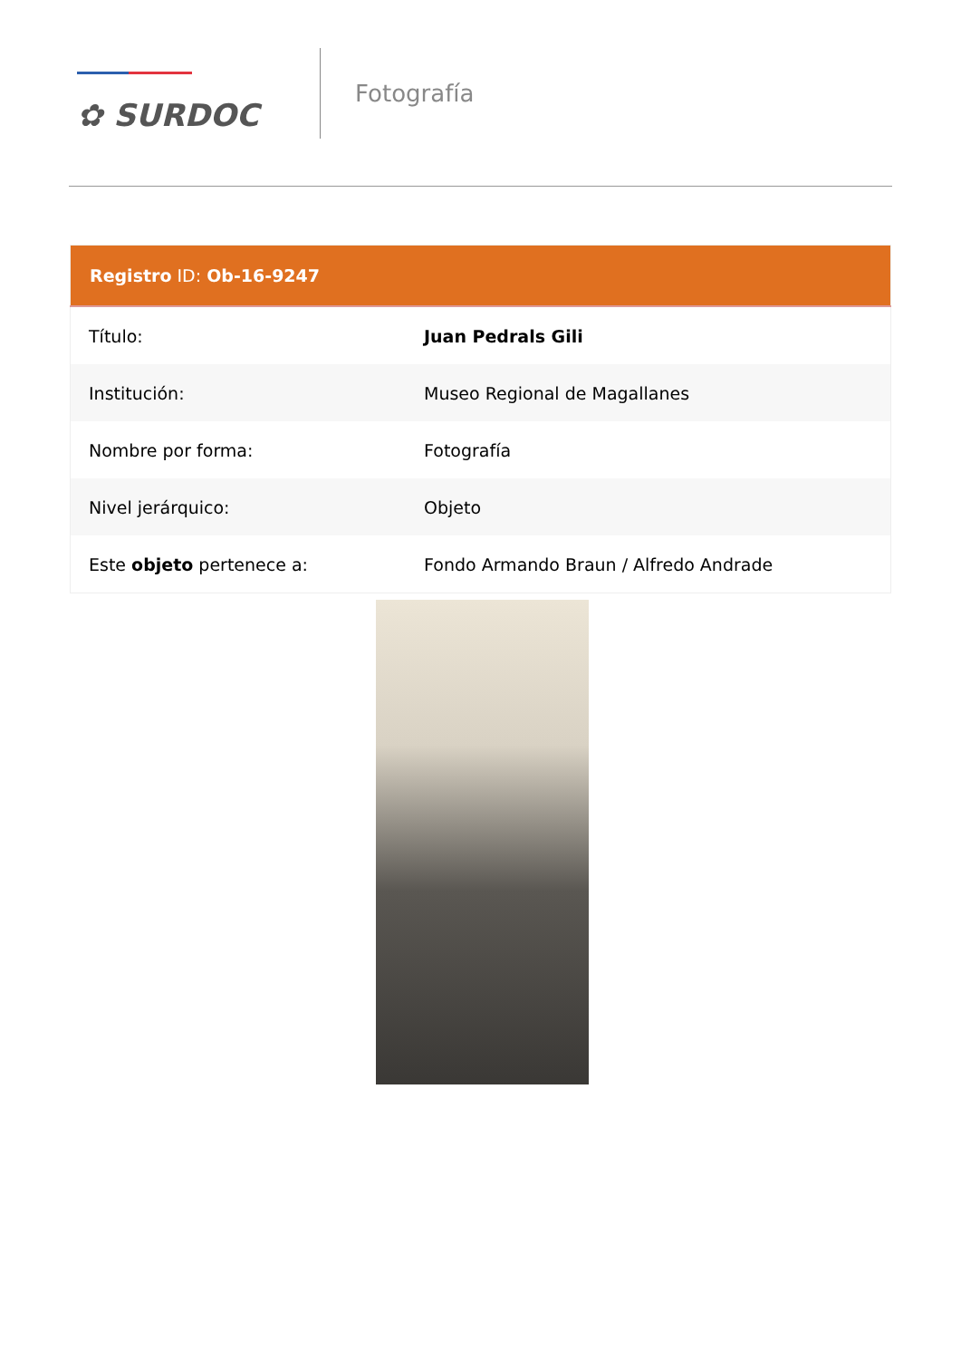✿ SURDOC
Fotografía
| Registro ID: Ob-16-9247 | |
| --- | --- |
| Título: | Juan Pedrals Gili |
| Institución: | Museo Regional de Magallanes |
| Nombre por forma: | Fotografía |
| Nivel jerárquico: | Objeto |
| Este objeto pertenece a: | Fondo Armando Braun / Alfredo Andrade |